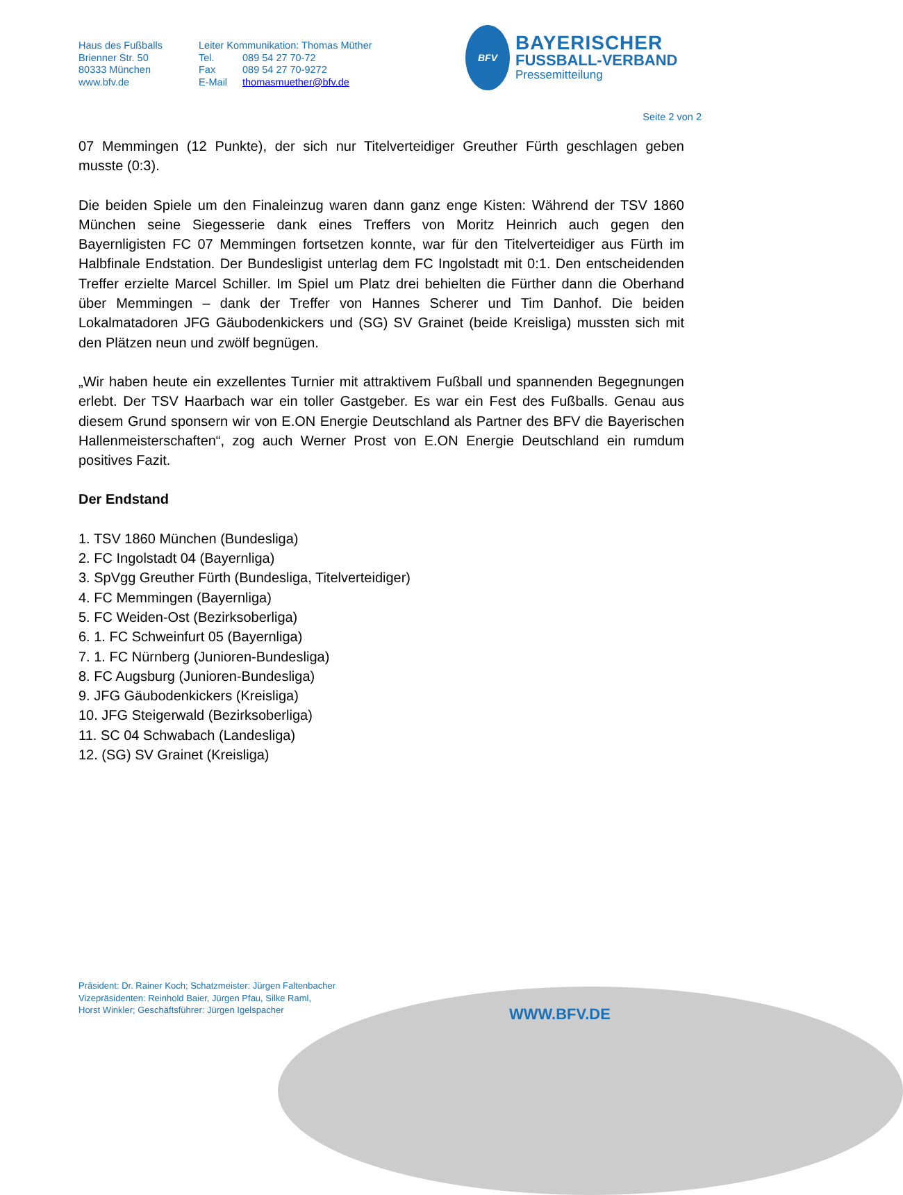Haus des Fußballs
Brienner Str. 50
80333 München
www.bfv.de
Leiter Kommunikation: Thomas Müther
Tel. 089 54 27 70-72
Fax 089 54 27 70-9272
E-Mail thomasmuether@bfv.de
BFV
BAYERISCHER
FUSSBALL-VERBAND
Pressemitteilung
Seite 2 von 2
07 Memmingen (12 Punkte), der sich nur Titelverteidiger Greuther Fürth geschlagen geben musste (0:3).
Die beiden Spiele um den Finaleinzug waren dann ganz enge Kisten: Während der TSV 1860 München seine Siegesserie dank eines Treffers von Moritz Heinrich auch gegen den Bayernligisten FC 07 Memmingen fortsetzen konnte, war für den Titelverteidiger aus Fürth im Halbfinale Endstation. Der Bundesligist unterlag dem FC Ingolstadt mit 0:1. Den entscheidenden Treffer erzielte Marcel Schiller. Im Spiel um Platz drei behielten die Fürther dann die Oberhand über Memmingen – dank der Treffer von Hannes Scherer und Tim Danhof. Die beiden Lokalmatadoren JFG Gäubodenkickers und (SG) SV Grainet (beide Kreisliga) mussten sich mit den Plätzen neun und zwölf begnügen.
„Wir haben heute ein exzellentes Turnier mit attraktivem Fußball und spannenden Begegnungen erlebt. Der TSV Haarbach war ein toller Gastgeber. Es war ein Fest des Fußballs. Genau aus diesem Grund sponsern wir von E.ON Energie Deutschland als Partner des BFV die Bayerischen Hallenmeisterschaften“, zog auch Werner Prost von E.ON Energie Deutschland ein rumdum positives Fazit.
Der Endstand
1. TSV 1860 München (Bundesliga)
2. FC Ingolstadt 04 (Bayernliga)
3. SpVgg Greuther Fürth (Bundesliga, Titelverteidiger)
4. FC Memmingen (Bayernliga)
5. FC Weiden-Ost (Bezirksoberliga)
6. 1. FC Schweinfurt 05 (Bayernliga)
7. 1. FC Nürnberg (Junioren-Bundesliga)
8. FC Augsburg (Junioren-Bundesliga)
9. JFG Gäubodenkickers (Kreisliga)
10. JFG Steigerwald (Bezirksoberliga)
11. SC 04 Schwabach (Landesliga)
12. (SG) SV Grainet (Kreisliga)
Präsident: Dr. Rainer Koch; Schatzmeister: Jürgen Faltenbacher
Vizepräsidenten: Reinhold Baier, Jürgen Pfau, Silke Raml,
Horst Winkler; Geschäftsführer: Jürgen Igelspacher
WWW.BFV.DE